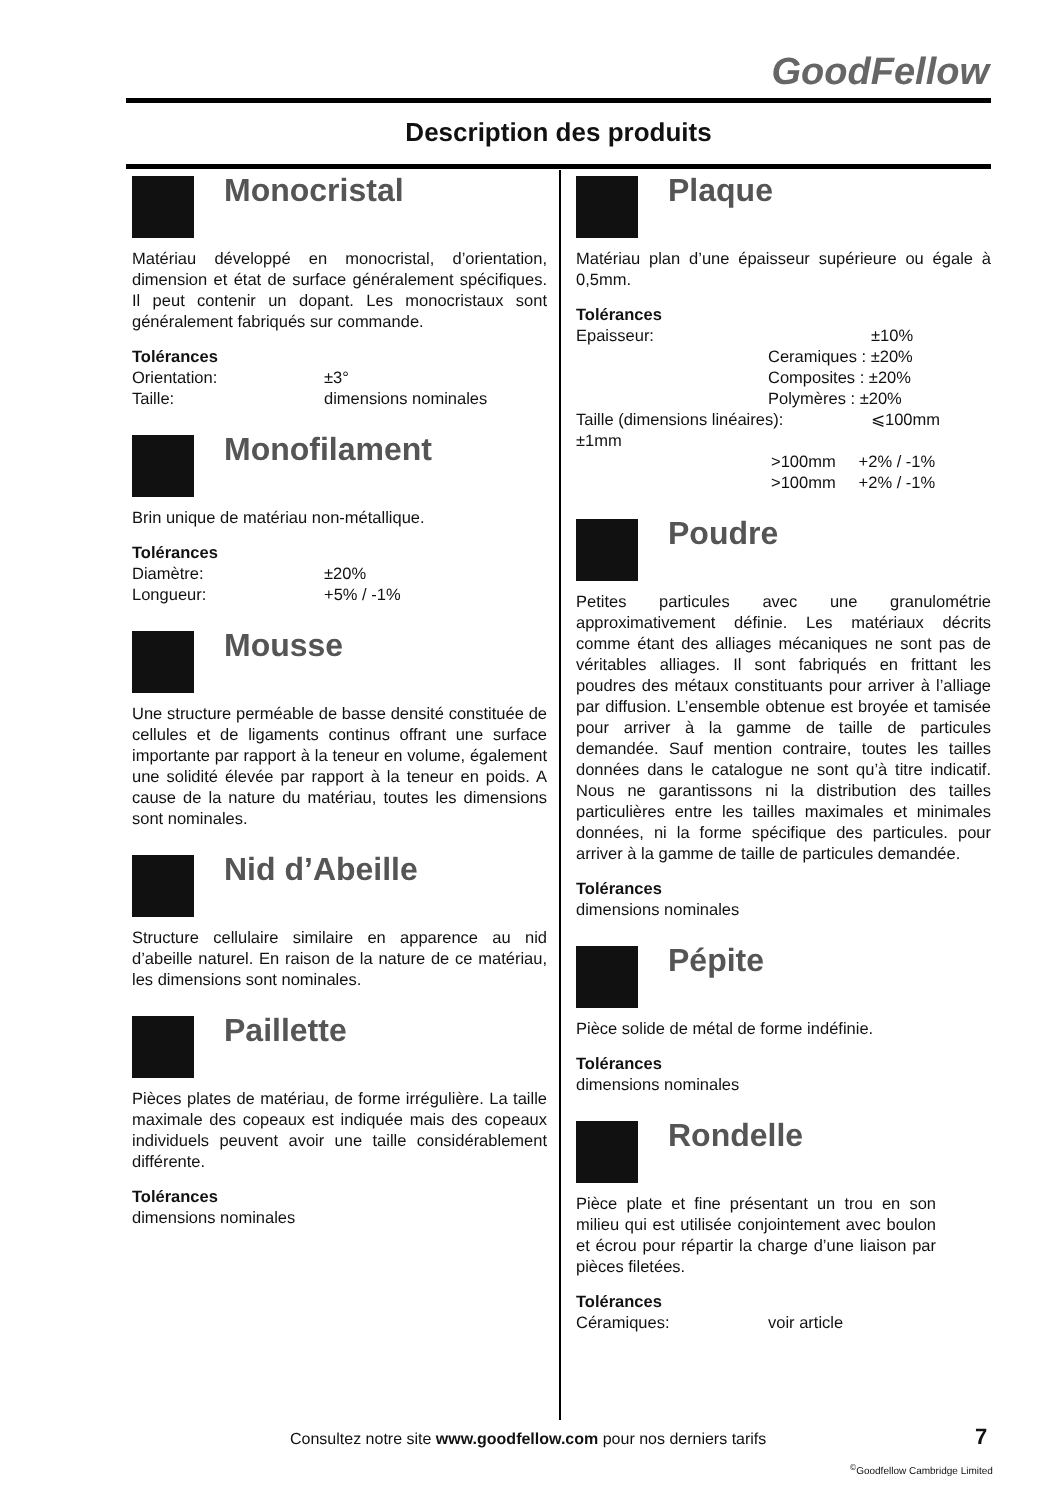GoodFellow
Description des produits
Monocristal
Matériau développé en monocristal, d’orientation, dimension et état de surface généralement spécifiques. Il peut contenir un dopant. Les monocristaux sont généralement fabriqués sur commande.
Tolérances
Orientation: ±3°
Taille: dimensions nominales
Monofilament
Brin unique de matériau non-métallique.
Tolérances
Diamètre: ±20%
Longueur: +5% / -1%
Mousse
Une structure perméable de basse densité constituée de cellules et de ligaments continus offrant une surface importante par rapport à la teneur en volume, également une solidité élevée par rapport à la teneur en poids. A cause de la nature du matériau, toutes les dimensions sont nominales.
Nid d’Abeille
Structure cellulaire similaire en apparence au nid d’abeille naturel. En raison de la nature de ce matériau, les dimensions sont nominales.
Paillette
Pièces plates de matériau, de forme irrégulière. La taille maximale des copeaux est indiquée mais des copeaux individuels peuvent avoir une taille considérablement différente.
Tolérances
dimensions nominales
Plaque
Matériau plan d’une épaisseur supérieure ou égale à 0,5mm.
Tolérances
Epaisseur: ±10%
Ceramiques : ±20%
Composites : ±20%
Polymères : ±20%
Taille (dimensions linéaires): ⩽100mm
±1mm
>100mm +2% / -1%
>100mm +2% / -1%
Poudre
Petites particules avec une granulométrie approximativement définie. Les matériaux décrits comme étant des alliages mécaniques ne sont pas de véritables alliages. Il sont fabriqués en frittant les poudres des métaux constituants pour arriver à l’alliage par diffusion. L’ensemble obtenue est broyée et tamisée pour arriver à la gamme de taille de particules demandée. Sauf mention contraire, toutes les tailles données dans le catalogue ne sont qu’à titre indicatif. Nous ne garantissons ni la distribution des tailles particulières entre les tailles maximales et minimales données, ni la forme spécifique des particules. pour arriver à la gamme de taille de particules demandée.
Tolérances
dimensions nominales
Pépite
Pièce solide de métal de forme indéfinie.
Tolérances
dimensions nominales
Rondelle
Pièce plate et fine présentant un trou en son milieu qui est utilisée conjointement avec boulon et écrou pour répartir la charge d’une liaison par pièces filetées.
Tolérances
Céramiques: voir article
Consultez notre site www.goodfellow.com pour nos derniers tarifs
7
<sup>©</sup>Goodfellow Cambridge Limited